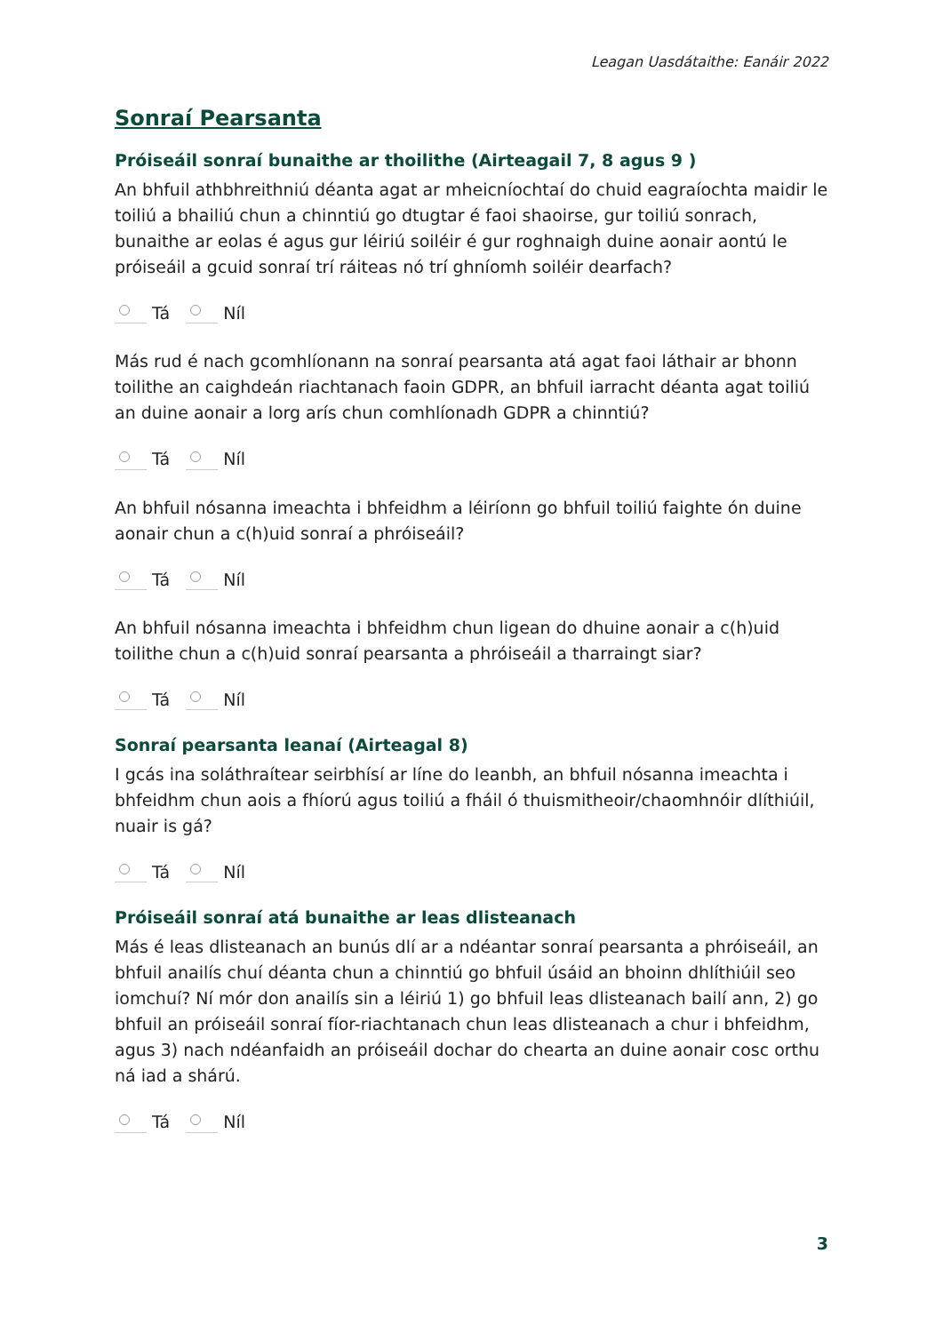Leagan Uasdátaithe: Eanáir 2022
Sonraí Pearsanta
Próiseáil sonraí bunaithe ar thoilithe (Airteagail 7, 8 agus 9 )
An bhfuil athbhreithniú déanta agat ar mheicníochtaí do chuid eagraíochta maidir le toiliú a bhailiú chun a chinntiú go dtugtar é faoi shaoirse, gur toiliú sonrach, bunaithe ar eolas é agus gur léiriú soiléir é gur roghnaigh duine aonair aontú le próiseáil a gcuid sonraí trí ráiteas nó trí ghníomh soiléir dearfach?
Tá Níl
Más rud é nach gcomhlíonann na sonraí pearsanta atá agat faoi láthair ar bhonn toilithe an caighdeán riachtanach faoin GDPR, an bhfuil iarracht déanta agat toiliú an duine aonair a lorg arís chun comhlíonadh GDPR a chinntiú?
Tá Níl
An bhfuil nósanna imeachta i bhfeidhm a léiríonn go bhfuil toiliú faighte ón duine aonair chun a c(h)uid sonraí a phróiseáil?
Tá Níl
An bhfuil nósanna imeachta i bhfeidhm chun ligean do dhuine aonair a c(h)uid toilithe chun a c(h)uid sonraí pearsanta a phróiseáil a tharraingt siar?
Tá Níl
Sonraí pearsanta leanaí (Airteagal 8)
I gcás ina soláthraítear seirbhísí ar líne do leanbh, an bhfuil nósanna imeachta i bhfeidhm chun aois a fhíorú agus toiliú a fháil ó thuismitheoir/chaomhnóir dlíthiúil, nuair is gá?
Tá Níl
Próiseáil sonraí atá bunaithe ar leas dlisteanach
Más é leas dlisteanach an bunús dlí ar a ndéantar sonraí pearsanta a phróiseáil, an bhfuil anailís chuí déanta chun a chinntiú go bhfuil úsáid an bhoinn dhlíthiúil seo iomchuí? Ní mór don anailís sin a léiriú 1) go bhfuil leas dlisteanach bailí ann, 2) go bhfuil an próiseáil sonraí fíor-riachtanach chun leas dlisteanach a chur i bhfeidhm, agus 3) nach ndéanfaidh an próiseáil dochar do chearta an duine aonair cosc orthu ná iad a shárú.
Tá Níl
3